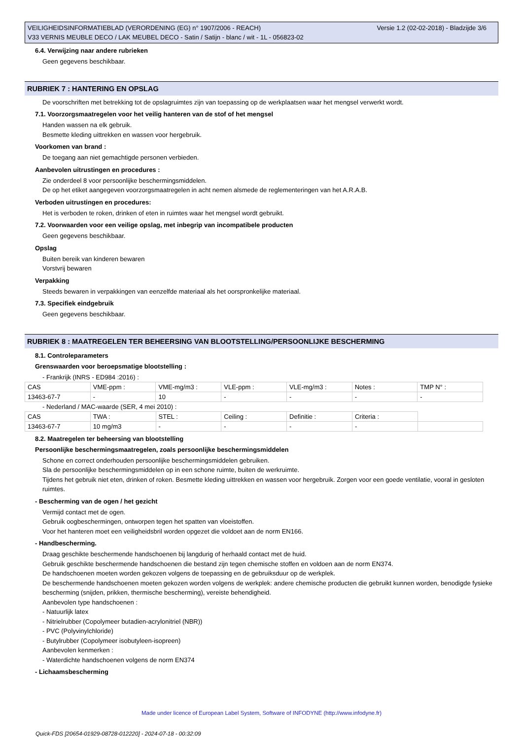Versie 1.2 (02-02-2018) - Bladzijde 3/6 VEILIGHEIDSINFORMATIEBLAD (VERORDENING (EG) n° 1907/2006 - REACH)
V33 VERNIS MEUBLE DECO / LAK MEUBEL DECO - Satin / Satijn - blanc / wit - 1L - 056823-02
6.4. Verwijzing naar andere rubrieken
Geen gegevens beschikbaar.
RUBRIEK 7 : HANTERING EN OPSLAG
De voorschriften met betrekking tot de opslagruimtes zijn van toepassing op de werkplaatsen waar het mengsel verwerkt wordt.
7.1. Voorzorgsmaatregelen voor het veilig hanteren van de stof of het mengsel
Handen wassen na elk gebruik.
Besmette kleding uittrekken en wassen voor hergebruik.
Voorkomen van brand :
De toegang aan niet gemachtigde personen verbieden.
Aanbevolen uitrustingen en procedures :
Zie onderdeel 8 voor persoonlijke beschermingsmiddelen.
De op het etiket aangegeven voorzorgsmaatregelen in acht nemen alsmede de reglementeringen van het A.R.A.B.
Verboden uitrustingen en procedures:
Het is verboden te roken, drinken of eten in ruimtes waar het mengsel wordt gebruikt.
7.2. Voorwaarden voor een veilige opslag, met inbegrip van incompatibele producten
Geen gegevens beschikbaar.
Opslag
Buiten bereik van kinderen bewaren
Vorstvrij bewaren
Verpakking
Steeds bewaren in verpakkingen van eenzelfde materiaal als het oorspronkelijke materiaal.
7.3. Specifiek eindgebruik
Geen gegevens beschikbaar.
RUBRIEK 8 : MAATREGELEN TER BEHEERSING VAN BLOOTSTELLING/PERSOONLIJKE BESCHERMING
8.1. Controleparameters
Grenswaarden voor beroepsmatige blootstelling :
- Frankrijk (INRS - ED984 :2016) :
| CAS | VME-ppm : | VME-mg/m3 : | VLE-ppm : | VLE-mg/m3 : | Notes : | TMP N° : |
| 13463-67-7 | - | 10 | - | - | - | - |
- Nederland / MAC-waarde (SER, 4 mei 2010) :
| CAS | TWA : | STEL : | Ceiling : | Definitie : | Criteria : | |
| 13463-67-7 | 10 mg/m3 | - | - | - | - | |
8.2. Maatregelen ter beheersing van blootstelling
Persoonlijke beschermingsmaatregelen, zoals persoonlijke beschermingsmiddelen
Schone en correct onderhouden persoonlijke beschermingsmiddelen gebruiken.
Sla de persoonlijke beschermingsmiddelen op in een schone ruimte, buiten de werkruimte.
Tijdens het gebruik niet eten, drinken of roken. Besmette kleding uittrekken en wassen voor hergebruik. Zorgen voor een goede ventilatie, vooral in gesloten ruimtes.
- Bescherming van de ogen / het gezicht
Vermijd contact met de ogen.
Gebruik oogbeschermingen, ontworpen tegen het spatten van vloeistoffen.
Voor het hanteren moet een veiligheidsbril worden opgezet die voldoet aan de norm EN166.
- Handbescherming.
Draag geschikte beschermende handschoenen bij langdurig of herhaald contact met de huid.
Gebruik geschikte beschermende handschoenen die bestand zijn tegen chemische stoffen en voldoen aan de norm EN374.
De handschoenen moeten worden gekozen volgens de toepassing en de gebruiksduur op de werkplek.
De beschermende handschoenen moeten gekozen worden volgens de werkplek: andere chemische producten die gebruikt kunnen worden, benodigde fysieke bescherming (snijden, prikken, thermische bescherming), vereiste behendigheid.
Aanbevolen type handschoenen :
- Natuurlijk latex
- Nitrielrubber (Copolymeer butadien-acrylonitriel (NBR))
- PVC (Polyvinylchloride)
- Butylrubber (Copolymeer isobutyleen-isopreen)
Aanbevolen kenmerken :
- Waterdichte handschoenen volgens de norm EN374
- Lichaamsbescherming
Made under licence of European Label System, Software of INFODYNE (http://www.infodyne.fr)
Quick-FDS [20654-01929-08728-012220] - 2024-07-18 - 00:32:09